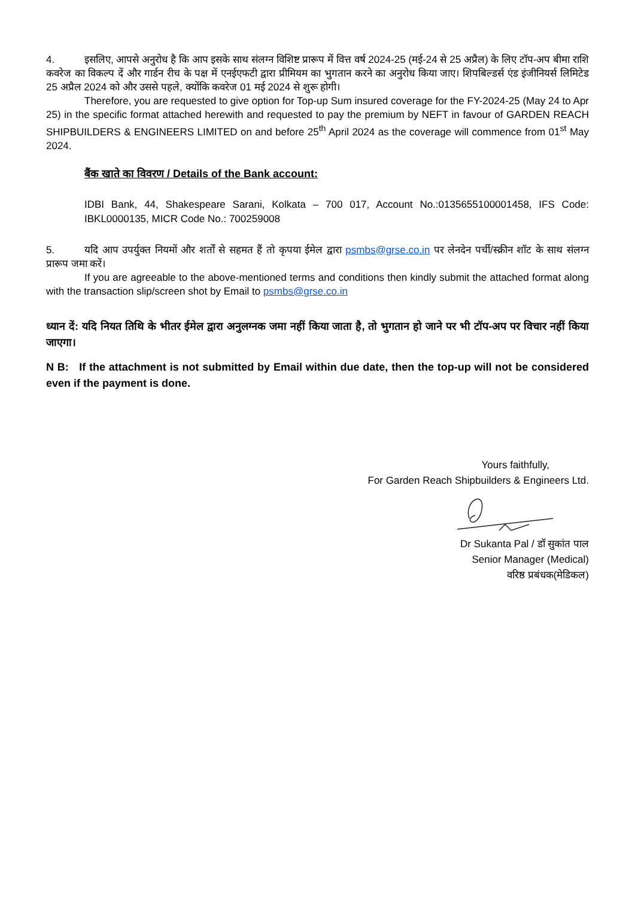4. इसलिए, आपसे अनुरोध है कि आप इसके साथ संलग्न विशिष्ट प्रारूप में वित्त वर्ष 2024-25 (मई-24 से 25 अप्रैल) के लिए टॉप-अप बीमा राशि कवरेज का विकल्प दें और गार्डन रीच के पक्ष में एनईएफटी द्वारा प्रीमियम का भुगतान करने का अनुरोध किया जाए। शिपबिल्डर्स एंड इंजीनियर्स लिमिटेड 25 अप्रैल 2024 को और उससे पहले, क्योंकि कवरेज 01 मई 2024 से शुरू होगी।
Therefore, you are requested to give option for Top-up Sum insured coverage for the FY-2024-25 (May 24 to Apr 25) in the specific format attached herewith and requested to pay the premium by NEFT in favour of GARDEN REACH SHIPBUILDERS & ENGINEERS LIMITED on and before 25<sup>th</sup> April 2024 as the coverage will commence from 01<sup>st</sup> May 2024.
बैंक खाते का विवरण / Details of the Bank account:
IDBI Bank, 44, Shakespeare Sarani, Kolkata – 700 017, Account No.:0135655100001458, IFS Code: IBKL0000135, MICR Code No.: 700259008
5. यदि आप उपर्युक्त नियमों और शर्तों से सहमत हैं तो कृपया ईमेल द्वारा psmbs@grse.co.in पर लेनदेन पर्ची/स्क्रीन शॉट के साथ संलग्न प्रारूप जमा करें।
If you are agreeable to the above-mentioned terms and conditions then kindly submit the attached format along with the transaction slip/screen shot by Email to psmbs@grse.co.in
ध्यान दें: यदि नियत तिथि के भीतर ईमेल द्वारा अनुलग्नक जमा नहीं किया जाता है, तो भुगतान हो जाने पर भी टॉप-अप पर विचार नहीं किया जाएगा।
N B: If the attachment is not submitted by Email within due date, then the top-up will not be considered even if the payment is done.
Yours faithfully,
For Garden Reach Shipbuilders & Engineers Ltd.
Dr Sukanta Pal / डॉ सुकांत पाल
Senior Manager (Medical)
वरिष्ठ प्रबंधक(मेडिकल)